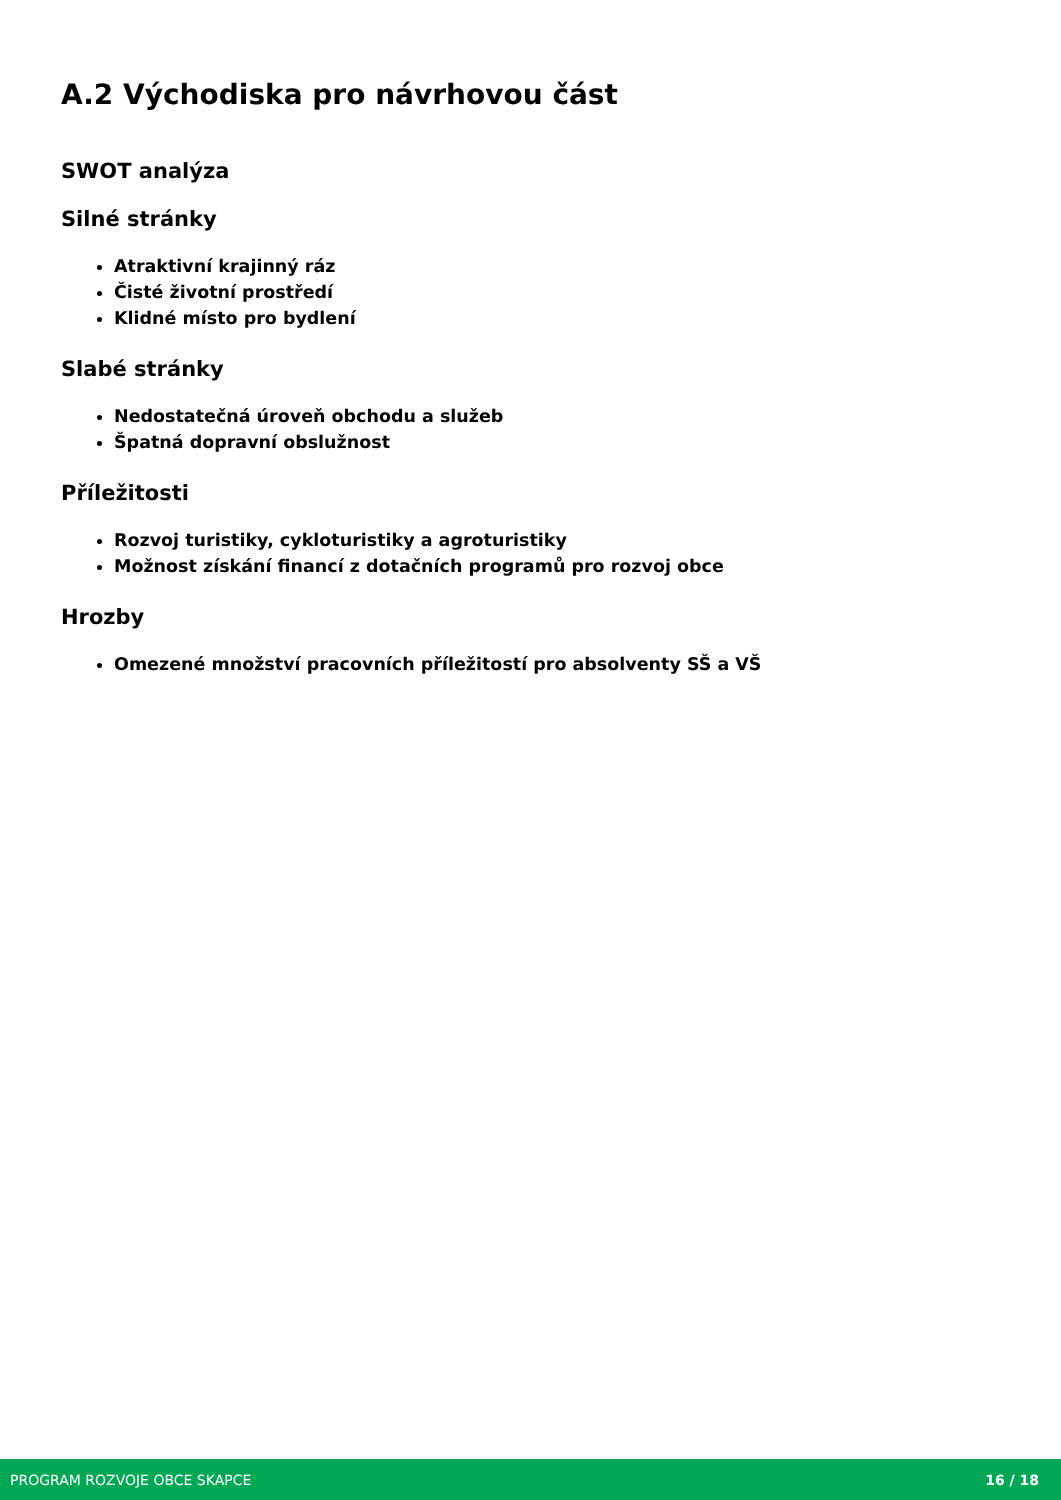A.2 Východiska pro návrhovou část
SWOT analýza
Silné stránky
Atraktivní krajinný ráz
Čisté životní prostředí
Klidné místo pro bydlení
Slabé stránky
Nedostatečná úroveň obchodu a služeb
Špatná dopravní obslužnost
Příležitosti
Rozvoj turistiky, cykloturistiky a agroturistiky
Možnost získání financí z dotačních programů pro rozvoj obce
Hrozby
Omezené množství pracovních příležitostí pro absolventy SŠ a VŠ
PROGRAM ROZVOJE OBCE SKAPCE 16 / 18